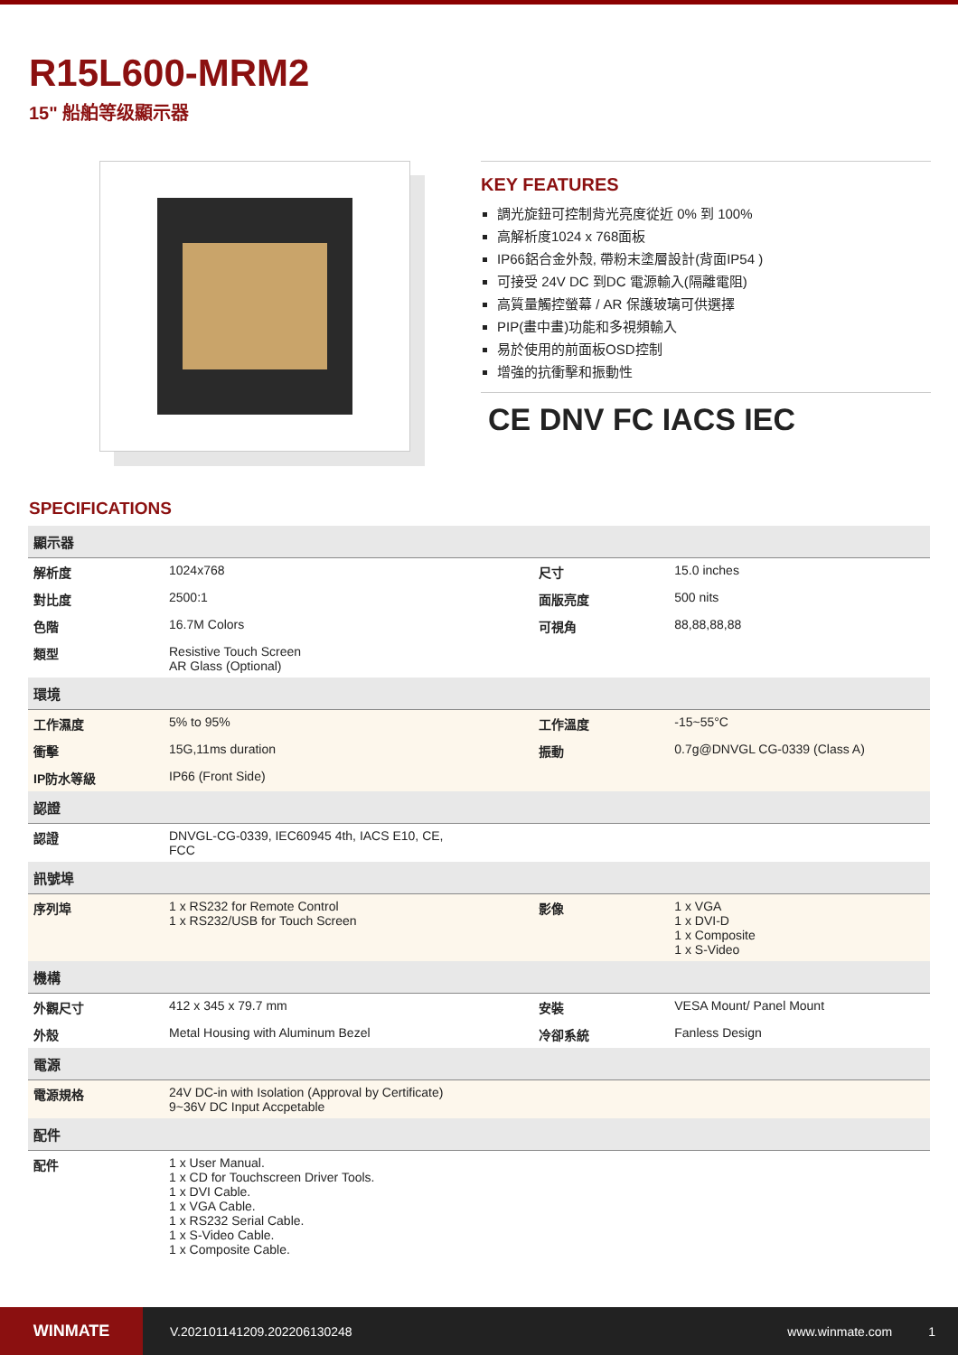R15L600-MRM2
15" 船舶等级顯示器
KEY FEATURES
調光旋鈕可控制背光亮度從近 0% 到 100%
高解析度1024 x 768面板
IP66鋁合金外殼, 帶粉末塗層設計(背面IP54 )
可接受 24V DC 到DC 電源輸入(隔離電阻)
高質量觸控螢幕 / AR 保護玻璃可供選擇
PIP(畫中畫)功能和多視頻輸入
易於使用的前面板OSD控制
增強的抗衝擊和振動性
CE DNV FC IACS IEC
SPECIFICATIONS
| 顯示器 | | | |
| --- | --- | --- | --- |
| 解析度 | 1024x768 | 尺寸 | 15.0 inches |
| 對比度 | 2500:1 | 面版亮度 | 500 nits |
| 色階 | 16.7M Colors | 可視角 | 88,88,88,88 |
| 類型 | Resistive Touch Screen AR Glass (Optional) | | |
| 環境 | | | |
| 工作濕度 | 5% to 95% | 工作溫度 | -15~55°C |
| 衝擊 | 15G,11ms duration | 振動 | 0.7g@DNVGL CG-0339 (Class A) |
| IP防水等級 | IP66 (Front Side) | | |
| 認證 | | | |
| 認證 | DNVGL-CG-0339, IEC60945 4th, IACS E10, CE, FCC | | |
| 訊號埠 | | | |
| 序列埠 | 1 x RS232 for Remote Control 1 x RS232/USB for Touch Screen | 影像 | 1 x VGA 1 x DVI-D 1 x Composite 1 x S-Video |
| 機構 | | | |
| 外觀尺寸 | 412 x 345 x 79.7 mm | 安裝 | VESA Mount/ Panel Mount |
| 外殼 | Metal Housing with Aluminum Bezel | 冷卻系統 | Fanless Design |
| 電源 | | | |
| 電源規格 | 24V DC-in with Isolation (Approval by Certificate) 9~36V DC Input Accpetable | | |
| 配件 | | | |
| 配件 | 1 x User Manual. 1 x CD for Touchscreen Driver Tools. 1 x DVI Cable. 1 x VGA Cable. 1 x RS232 Serial Cable. 1 x S-Video Cable. 1 x Composite Cable. | | |
WINMATE
V.202101141209.202206130248 www.winmate.com 1